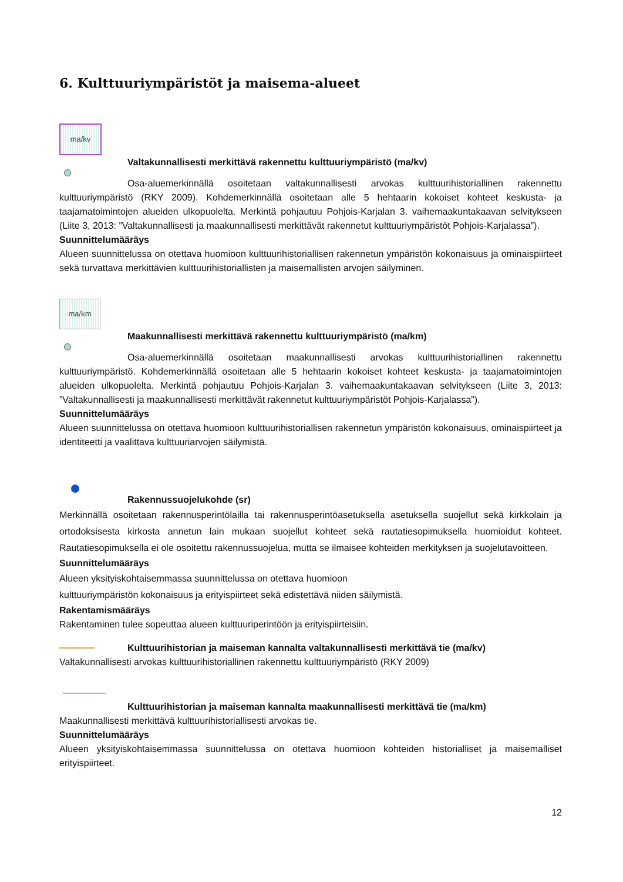6. Kulttuuriympäristöt ja maisema-alueet
ma/kv
Valtakunnallisesti merkittävä rakennettu kulttuuriympäristö (ma/kv)
Osa-aluemerkinnällä osoitetaan valtakunnallisesti arvokas kulttuurihistoriallinen rakennettu kulttuuriympäristö (RKY 2009). Kohdemerkinnällä osoitetaan alle 5 hehtaarin kokoiset kohteet keskusta- ja taajamatoimintojen alueiden ulkopuolelta. Merkintä pohjautuu Pohjois-Karjalan 3. vaihemaakuntakaavan selvitykseen (Liite 3, 2013: ”Valtakunnallisesti ja maakunnallisesti merkittävät rakennetut kulttuuriympäristöt Pohjois-Karjalassa”).
Suunnittelumääräys
Alueen suunnittelussa on otettava huomioon kulttuurihistoriallisen rakennetun ympäristön kokonaisuus ja ominaispiirteet sekä turvattava merkittävien kulttuurihistoriallisten ja maisemallisten arvojen säilyminen.
ma/km
Maakunnallisesti merkittävä rakennettu kulttuuriympäristö (ma/km)
Osa-aluemerkinnällä osoitetaan maakunnallisesti arvokas kulttuurihistoriallinen rakennettu kulttuuriympäristö. Kohdemerkinnällä osoitetaan alle 5 hehtaarin kokoiset kohteet keskusta- ja taajamatoimintojen alueiden ulkopuolelta. Merkintä pohjautuu Pohjois-Karjalan 3. vaihemaakuntakaavan selvitykseen (Liite 3, 2013: ”Valtakunnallisesti ja maakunnallisesti merkittävät rakennetut kulttuuriympäristöt Pohjois-Karjalassa”).
Suunnittelumääräys
Alueen suunnittelussa on otettava huomioon kulttuurihistoriallisen rakennetun ympäristön kokonaisuus, ominaispiirteet ja identiteetti ja vaalittava kulttuuriarvojen säilymistä.
Rakennussuojelukohde (sr)
Merkinnällä osoitetaan rakennusperintölailla tai rakennusperintöasetuksella asetuksella suojellut sekä kirkkolain ja ortodoksisesta kirkosta annetun lain mukaan suojellut kohteet sekä rautatiesopimuksella huomioidut kohteet. Rautatiesopimuksella ei ole osoitettu rakennussuojelua, mutta se ilmaisee kohteiden merkityksen ja suojelutavoitteen.
Suunnittelumääräys
Alueen yksityiskohtaisemmassa suunnittelussa on otettava huomioon
kulttuuriympäristön kokonaisuus ja erityispiirteet sekä edistettävä niiden säilymistä.
Rakentamismääräys
Rakentaminen tulee sopeuttaa alueen kulttuuriperintöön ja erityispiirteisiin.
Kulttuurihistorian ja maiseman kannalta valtakunnallisesti merkittävä tie (ma/kv)
Valtakunnallisesti arvokas kulttuurihistoriallinen rakennettu kulttuuriympäristö (RKY 2009)
Kulttuurihistorian ja maiseman kannalta maakunnallisesti merkittävä tie (ma/km)
Maakunnallisesti merkittävä kulttuurihistoriallisesti arvokas tie.
Suunnittelumääräys
Alueen yksityiskohtaisemmassa suunnittelussa on otettava huomioon kohteiden historialliset ja maisemalliset erityispiirteet.
12